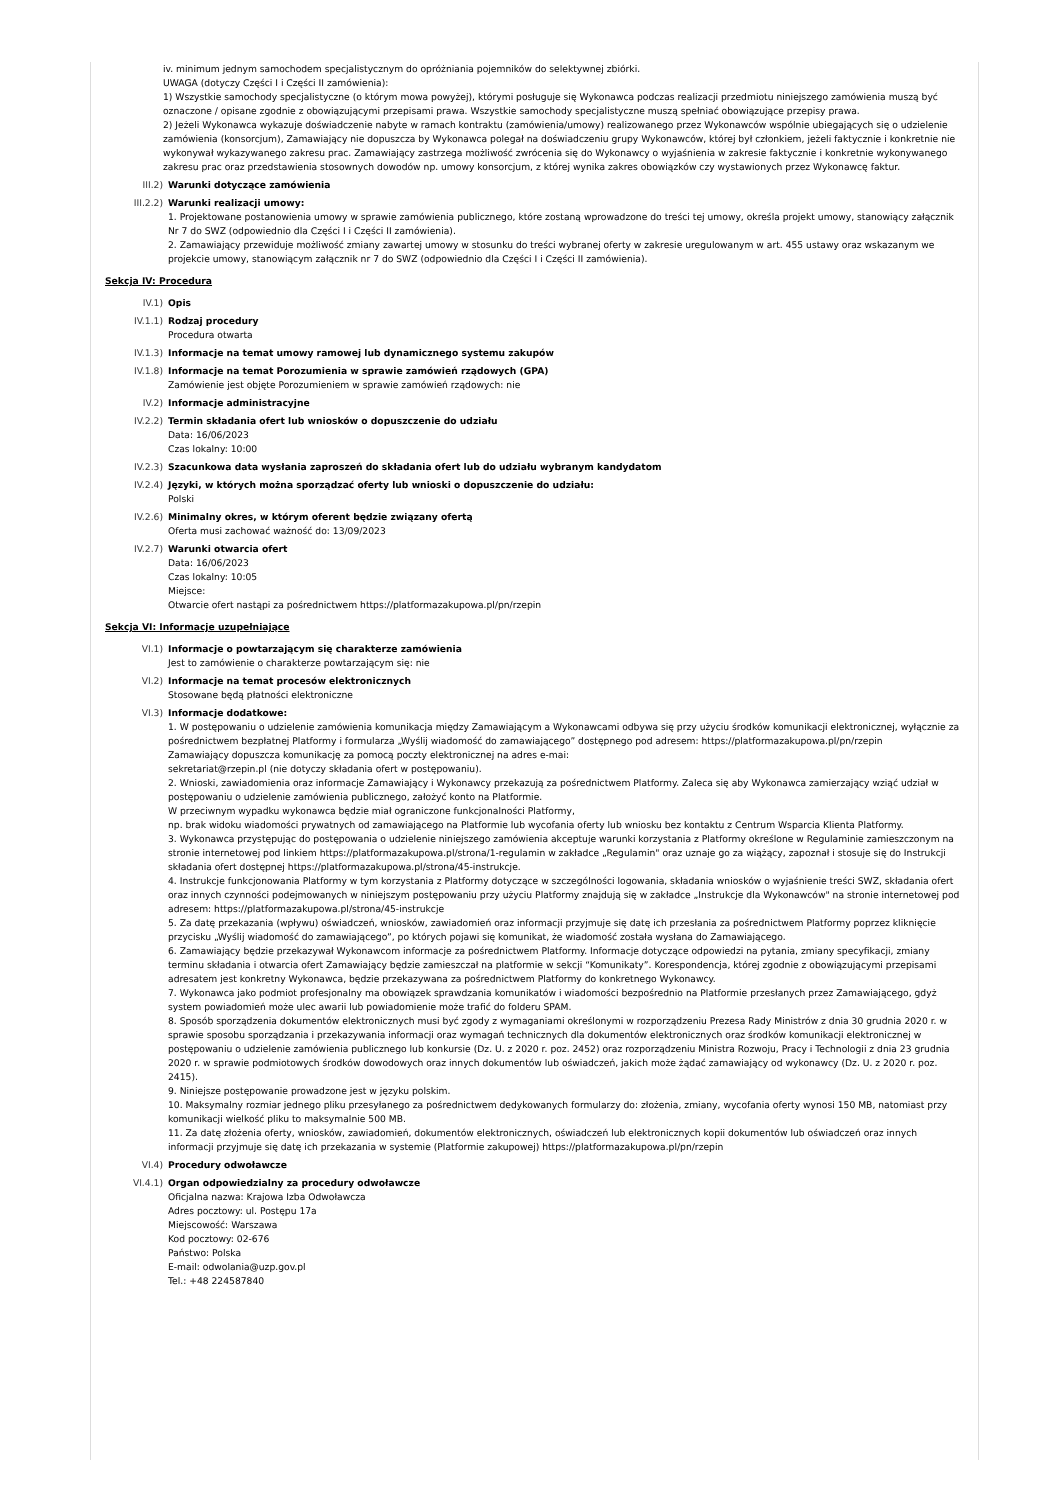iv. minimum jednym samochodem specjalistycznym do opróżniania pojemników do selektywnej zbiórki.
UWAGA (dotyczy Części I i Części II zamówienia):
1) Wszystkie samochody specjalistyczne (o którym mowa powyżej), którymi posługuje się Wykonawca podczas realizacji przedmiotu niniejszego zamówienia muszą być oznaczone / opisane zgodnie z obowiązującymi przepisami prawa. Wszystkie samochody specjalistyczne muszą spełniać obowiązujące przepisy prawa.
2) Jeżeli Wykonawca wykazuje doświadczenie nabyte w ramach kontraktu (zamówienia/umowy) realizowanego przez Wykonawców wspólnie ubiegających się o udzielenie zamówienia (konsorcjum), Zamawiający nie dopuszcza by Wykonawca polegał na doświadczeniu grupy Wykonawców, której był członkiem, jeżeli faktycznie i konkretnie nie wykonywał wykazywanego zakresu prac. Zamawiający zastrzega możliwość zwrócenia się do Wykonawcy o wyjaśnienia w zakresie faktycznie i konkretnie wykonywanego zakresu prac oraz przedstawienia stosownych dowodów np. umowy konsorcjum, z której wynika zakres obowiązków czy wystawionych przez Wykonawcę faktur.
III.2) Warunki dotyczące zamówienia
III.2.2) Warunki realizacji umowy:
1. Projektowane postanowienia umowy w sprawie zamówienia publicznego, które zostaną wprowadzone do treści tej umowy, określa projekt umowy, stanowiący załącznik Nr 7 do SWZ (odpowiednio dla Części I i Części II zamówienia).
2. Zamawiający przewiduje możliwość zmiany zawartej umowy w stosunku do treści wybranej oferty w zakresie uregulowanym w art. 455 ustawy oraz wskazanym we projekcie umowy, stanowiącym załącznik nr 7 do SWZ (odpowiednio dla Części I i Części II zamówienia).
Sekcja IV: Procedura
IV.1) Opis
IV.1.1) Rodzaj procedury
Procedura otwarta
IV.1.3) Informacje na temat umowy ramowej lub dynamicznego systemu zakupów
IV.1.8) Informacje na temat Porozumienia w sprawie zamówień rządowych (GPA)
Zamówienie jest objęte Porozumieniem w sprawie zamówień rządowych: nie
IV.2) Informacje administracyjne
IV.2.2) Termin składania ofert lub wniosków o dopuszczenie do udziału
Data: 16/06/2023
Czas lokalny: 10:00
IV.2.3) Szacunkowa data wysłania zaproszeń do składania ofert lub do udziału wybranym kandydatom
IV.2.4) Języki, w których można sporządzać oferty lub wnioski o dopuszczenie do udziału:
Polski
IV.2.6) Minimalny okres, w którym oferent będzie związany ofertą
Oferta musi zachować ważność do: 13/09/2023
IV.2.7) Warunki otwarcia ofert
Data: 16/06/2023
Czas lokalny: 10:05
Miejsce:
Otwarcie ofert nastąpi za pośrednictwem https://platformazakupowa.pl/pn/rzepin
Sekcja VI: Informacje uzupełniające
VI.1) Informacje o powtarzającym się charakterze zamówienia
Jest to zamówienie o charakterze powtarzającym się: nie
VI.2) Informacje na temat procesów elektronicznych
Stosowane będą płatności elektroniczne
VI.3) Informacje dodatkowe:
1. W postępowaniu o udzielenie zamówienia komunikacja między Zamawiającym a Wykonawcami odbywa się przy użyciu środków komunikacji elektronicznej, wyłącznie za pośrednictwem bezpłatnej Platformy i formularza „Wyślij wiadomość do zamawiającego” dostępnego pod adresem: https://platformazakupowa.pl/pn/rzepin
Zamawiający dopuszcza komunikację za pomocą poczty elektronicznej na adres e-mai:
sekretariat@rzepin.pl (nie dotyczy składania ofert w postępowaniu).
2. Wnioski, zawiadomienia oraz informacje Zamawiający i Wykonawcy przekazują za pośrednictwem Platformy. Zaleca się aby Wykonawca zamierzający wziąć udział w postępowaniu o udzielenie zamówienia publicznego, założyć konto na Platformie.
W przeciwnym wypadku wykonawca będzie miał ograniczone funkcjonalności Platformy,
np. brak widoku wiadomości prywatnych od zamawiającego na Platformie lub wycofania oferty lub wniosku bez kontaktu z Centrum Wsparcia Klienta Platformy.
3. Wykonawca przystępując do postępowania o udzielenie niniejszego zamówienia akceptuje warunki korzystania z Platformy określone w Regulaminie zamieszczonym na stronie internetowej pod linkiem https://platformazakupowa.pl/strona/1-regulamin w zakładce „Regulamin" oraz uznaje go za wiążący, zapoznał i stosuje się do Instrukcji składania ofert dostępnej https://platformazakupowa.pl/strona/45-instrukcje.
4. Instrukcje funkcjonowania Platformy w tym korzystania z Platformy dotyczące w szczególności logowania, składania wniosków o wyjaśnienie treści SWZ, składania ofert oraz innych czynności podejmowanych w niniejszym postępowaniu przy użyciu Platformy znajdują się w zakładce „Instrukcje dla Wykonawców" na stronie internetowej pod adresem: https://platformazakupowa.pl/strona/45-instrukcje
5. Za datę przekazania (wpływu) oświadczeń, wniosków, zawiadomień oraz informacji przyjmuje się datę ich przesłania za pośrednictwem Platformy poprzez kliknięcie przycisku „Wyślij wiadomość do zamawiającego”, po których pojawi się komunikat, że wiadomość została wysłana do Zamawiającego.
6. Zamawiający będzie przekazywał Wykonawcom informacje za pośrednictwem Platformy. Informacje dotyczące odpowiedzi na pytania, zmiany specyfikacji, zmiany terminu składania i otwarcia ofert Zamawiający będzie zamieszczał na platformie w sekcji “Komunikaty”. Korespondencja, której zgodnie z obowiązującymi przepisami adresatem jest konkretny Wykonawca, będzie przekazywana za pośrednictwem Platformy do konkretnego Wykonawcy.
7. Wykonawca jako podmiot profesjonalny ma obowiązek sprawdzania komunikatów i wiadomości bezpośrednio na Platformie przesłanych przez Zamawiającego, gdyż system powiadomień może ulec awarii lub powiadomienie może trafić do folderu SPAM.
8. Sposób sporządzenia dokumentów elektronicznych musi być zgody z wymaganiami określonymi w rozporządzeniu Prezesa Rady Ministrów z dnia 30 grudnia 2020 r. w sprawie sposobu sporządzania i przekazywania informacji oraz wymagań technicznych dla dokumentów elektronicznych oraz środków komunikacji elektronicznej w postępowaniu o udzielenie zamówienia publicznego lub konkursie (Dz. U. z 2020 r. poz. 2452) oraz rozporządzeniu Ministra Rozwoju, Pracy i Technologii z dnia 23 grudnia 2020 r. w sprawie podmiotowych środków dowodowych oraz innych dokumentów lub oświadczeń, jakich może żądać zamawiający od wykonawcy (Dz. U. z 2020 r. poz. 2415).
9. Niniejsze postępowanie prowadzone jest w języku polskim.
10. Maksymalny rozmiar jednego pliku przesyłanego za pośrednictwem dedykowanych formularzy do: złożenia, zmiany, wycofania oferty wynosi 150 MB, natomiast przy komunikacji wielkość pliku to maksymalnie 500 MB.
11. Za datę złożenia oferty, wniosków, zawiadomień, dokumentów elektronicznych, oświadczeń lub elektronicznych kopii dokumentów lub oświadczeń oraz innych informacji przyjmuje się datę ich przekazania w systemie (Platformie zakupowej) https://platformazakupowa.pl/pn/rzepin
VI.4) Procedury odwoławcze
VI.4.1) Organ odpowiedzialny za procedury odwoławcze
Oficjalna nazwa: Krajowa Izba Odwoławcza
Adres pocztowy: ul. Postępu 17a
Miejscowość: Warszawa
Kod pocztowy: 02-676
Państwo: Polska
E-mail: odwolania@uzp.gov.pl
Tel.: +48 224587840